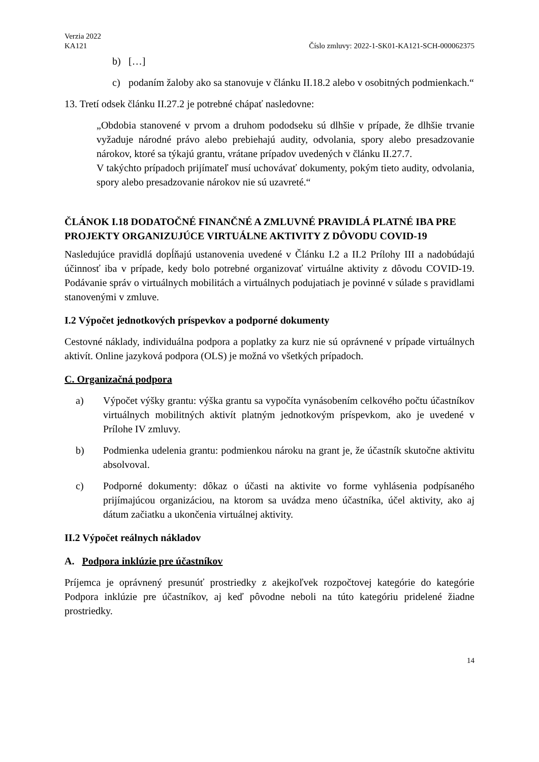Verzia 2022
KA121 Číslo zmluvy: 2022-1-SK01-KA121-SCH-000062375
b) […]
c) podaním žaloby ako sa stanovuje v článku II.18.2 alebo v osobitných podmienkach.“
13. Tretí odsek článku II.27.2 je potrebné chápať nasledovne:
„Obdobia stanovené v prvom a druhom pododseku sú dlhšie v prípade, že dlhšie trvanie vyžaduje národné právo alebo prebiehajú audity, odvolania, spory alebo presadzovanie nárokov, ktoré sa týkajú grantu, vrátane prípadov uvedených v článku II.27.7.
V takýchto prípadoch prijímateľ musí uchovávať dokumenty, pokým tieto audity, odvolania, spory alebo presadzovanie nárokov nie sú uzavreté.“
ČLÁNOK I.18 DODATOČNÉ FINANČNÉ A ZMLUVNÉ PRAVIDLÁ PLATNÉ IBA PRE PROJEKTY ORGANIZUJÚCE VIRTUÁLNE AKTIVITY Z DÔVODU COVID-19
Nasledujúce pravidlá dopĺňajú ustanovenia uvedené v Článku I.2 a II.2 Prílohy III a nadobúdajú účinnosť iba v prípade, kedy bolo potrebné organizovať virtuálne aktivity z dôvodu COVID-19. Podávanie správ o virtuálnych mobilitách a virtuálnych podujatiach je povinné v súlade s pravidlami stanovenými v zmluve.
I.2 Výpočet jednotkových príspevkov a podporné dokumenty
Cestovné náklady, individuálna podpora a poplatky za kurz nie sú oprávnené v prípade virtuálnych aktivít. Online jazyková podpora (OLS) je možná vo všetkých prípadoch.
C. Organizačná podpora
a) Výpočet výšky grantu: výška grantu sa vypočíta vynásobením celkového počtu účastníkov virtuálnych mobilitných aktivít platným jednotkovým príspevkom, ako je uvedené v Prílohe IV zmluvy.
b) Podmienka udelenia grantu: podmienkou nároku na grant je, že účastník skutočne aktivitu absolvoval.
c) Podporné dokumenty: dôkaz o účasti na aktivite vo forme vyhlásenia podpísaného prijímajúcou organizáciou, na ktorom sa uvádza meno účastníka, účel aktivity, ako aj dátum začiatku a ukončenia virtuálnej aktivity.
II.2 Výpočet reálnych nákladov
A. Podpora inklúzie pre účastníkov
Príjemca je oprávnený presunúť prostriedky z akejkoľvek rozpočtovej kategórie do kategórie Podpora inklúzie pre účastníkov, aj keď pôvodne neboli na túto kategóriu pridelené žiadne prostriedky.
14